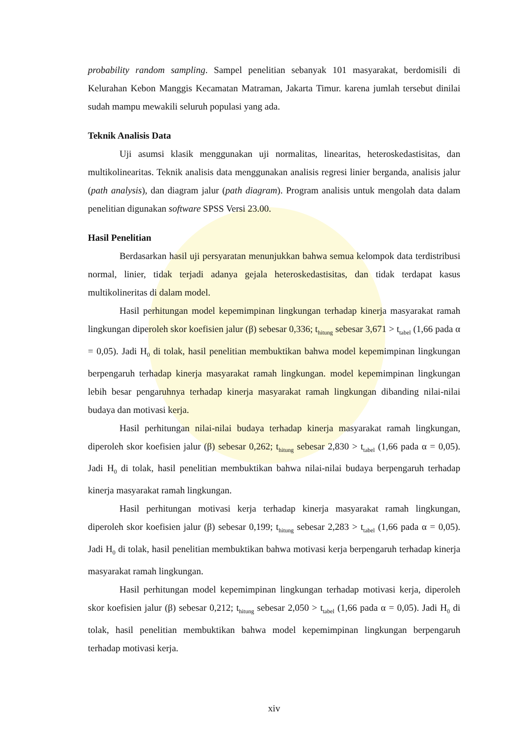probability random sampling. Sampel penelitian sebanyak 101 masyarakat, berdomisili di Kelurahan Kebon Manggis Kecamatan Matraman, Jakarta Timur. karena jumlah tersebut dinilai sudah mampu mewakili seluruh populasi yang ada.
Teknik Analisis Data
Uji asumsi klasik menggunakan uji normalitas, linearitas, heteroskedastisitas, dan multikolinearitas. Teknik analisis data menggunakan analisis regresi linier berganda, analisis jalur (path analysis), dan diagram jalur (path diagram). Program analisis untuk mengolah data dalam penelitian digunakan software SPSS Versi 23.00.
Hasil Penelitian
Berdasarkan hasil uji persyaratan menunjukkan bahwa semua kelompok data terdistribusi normal, linier, tidak terjadi adanya gejala heteroskedastisitas, dan tidak terdapat kasus multikolineritas di dalam model.
Hasil perhitungan model kepemimpinan lingkungan terhadap kinerja masyarakat ramah lingkungan diperoleh skor koefisien jalur (β) sebesar 0,336; t<sub>hitung</sub> sebesar 3,671 > t<sub>tabel</sub> (1,66 pada α = 0,05). Jadi H<sub>0</sub> di tolak, hasil penelitian membuktikan bahwa model kepemimpinan lingkungan berpengaruh terhadap kinerja masyarakat ramah lingkungan. model kepemimpinan lingkungan lebih besar pengaruhnya terhadap kinerja masyarakat ramah lingkungan dibanding nilai-nilai budaya dan motivasi kerja.
Hasil perhitungan nilai-nilai budaya terhadap kinerja masyarakat ramah lingkungan, diperoleh skor koefisien jalur (β) sebesar 0,262; t<sub>hitung</sub> sebesar 2,830 > t<sub>tabel</sub> (1,66 pada α = 0,05). Jadi H<sub>0</sub> di tolak, hasil penelitian membuktikan bahwa nilai-nilai budaya berpengaruh terhadap kinerja masyarakat ramah lingkungan.
Hasil perhitungan motivasi kerja terhadap kinerja masyarakat ramah lingkungan, diperoleh skor koefisien jalur (β) sebesar 0,199; t<sub>hitung</sub> sebesar 2,283 > t<sub>tabel</sub> (1,66 pada α = 0,05). Jadi H<sub>0</sub> di tolak, hasil penelitian membuktikan bahwa motivasi kerja berpengaruh terhadap kinerja masyarakat ramah lingkungan.
Hasil perhitungan model kepemimpinan lingkungan terhadap motivasi kerja, diperoleh skor koefisien jalur (β) sebesar 0,212; t<sub>hitung</sub> sebesar 2,050 > t<sub>tabel</sub> (1,66 pada α = 0,05). Jadi H<sub>0</sub> di tolak, hasil penelitian membuktikan bahwa model kepemimpinan lingkungan berpengaruh terhadap motivasi kerja.
xiv